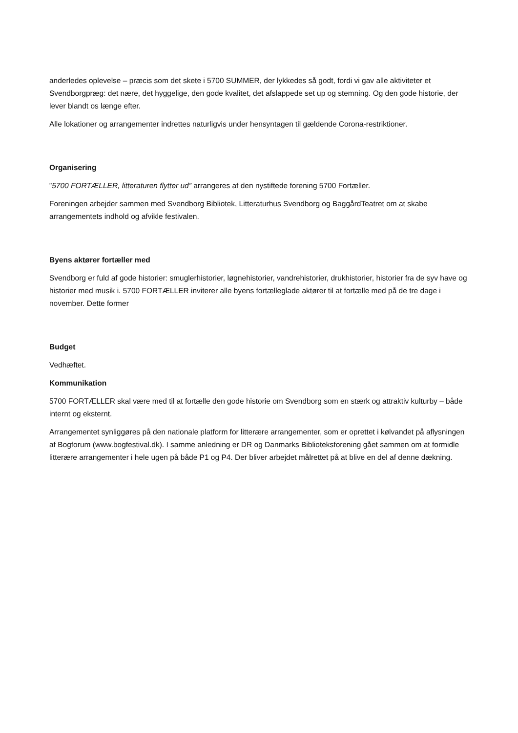anderledes oplevelse – præcis som det skete i 5700 SUMMER, der lykkedes så godt, fordi vi gav alle aktiviteter et Svendborgpræg: det nære, det hyggelige, den gode kvalitet, det afslappede set up og stemning. Og den gode historie, der lever blandt os længe efter.
Alle lokationer og arrangementer indrettes naturligvis under hensyntagen til gældende Corona-restriktioner.
Organisering
”5700 FORTÆLLER, litteraturen flytter ud” arrangeres af den nystiftede forening 5700 Fortæller.
Foreningen arbejder sammen med Svendborg Bibliotek, Litteraturhus Svendborg og BaggårdTeatret om at skabe arrangementets indhold og afvikle festivalen.
Byens aktører fortæller med
Svendborg er fuld af gode historier: smuglerhistorier, løgnehistorier, vandrehistorier, drukhistorier, historier fra de syv have og historier med musik i. 5700 FORTÆLLER inviterer alle byens fortælleglade aktører til at fortælle med på de tre dage i november. Dette former
Budget
Vedhæftet.
Kommunikation
5700 FORTÆLLER skal være med til at fortælle den gode historie om Svendborg som en stærk og attraktiv kulturby – både internt og eksternt.
Arrangementet synliggøres på den nationale platform for litterære arrangementer, som er oprettet i kølvandet på aflysningen af Bogforum (www.bogfestival.dk). I samme anledning er DR og Danmarks Biblioteksforening gået sammen om at formidle litterære arrangementer i hele ugen på både P1 og P4. Der bliver arbejdet målrettet på at blive en del af denne dækning.